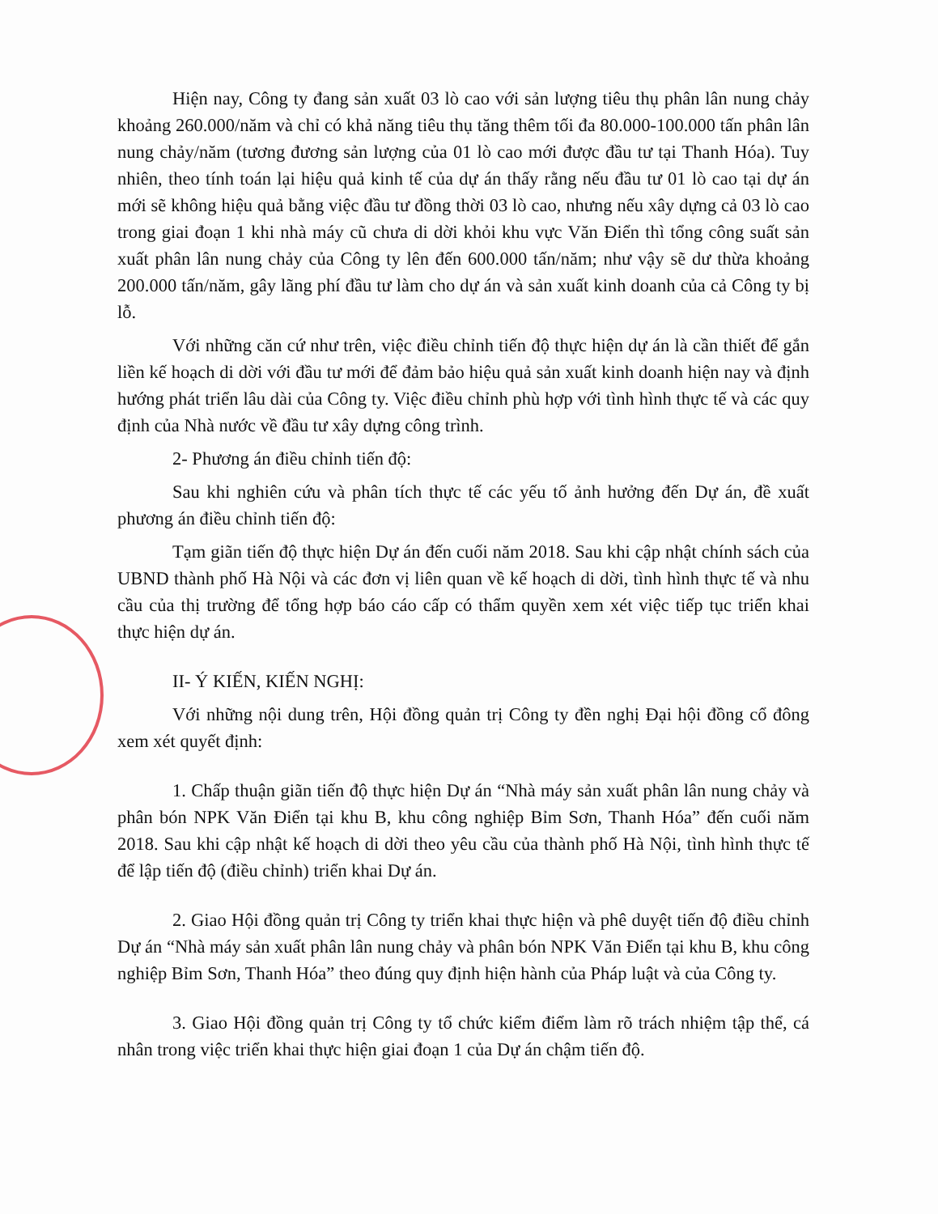Hiện nay, Công ty đang sản xuất 03 lò cao với sản lượng tiêu thụ phân lân nung chảy khoảng 260.000/năm và chỉ có khả năng tiêu thụ tăng thêm tối đa 80.000-100.000 tấn phân lân nung chảy/năm (tương đương sản lượng của 01 lò cao mới được đầu tư tại Thanh Hóa). Tuy nhiên, theo tính toán lại hiệu quả kinh tế của dự án thấy rằng nếu đầu tư 01 lò cao tại dự án mới sẽ không hiệu quả bằng việc đầu tư đồng thời 03 lò cao, nhưng nếu xây dựng cả 03 lò cao trong giai đoạn 1 khi nhà máy cũ chưa di dời khỏi khu vực Văn Điển thì tổng công suất sản xuất phân lân nung chảy của Công ty lên đến 600.000 tấn/năm; như vậy sẽ dư thừa khoảng 200.000 tấn/năm, gây lãng phí đầu tư làm cho dự án và sản xuất kinh doanh của cả Công ty bị lỗ.
Với những căn cứ như trên, việc điều chỉnh tiến độ thực hiện dự án là cần thiết để gắn liền kế hoạch di dời với đầu tư mới để đảm bảo hiệu quả sản xuất kinh doanh hiện nay và định hướng phát triển lâu dài của Công ty. Việc điều chỉnh phù hợp với tình hình thực tế và các quy định của Nhà nước về đầu tư xây dựng công trình.
2- Phương án điều chỉnh tiến độ:
Sau khi nghiên cứu và phân tích thực tế các yếu tố ảnh hưởng đến Dự án, đề xuất phương án điều chỉnh tiến độ:
Tạm giãn tiến độ thực hiện Dự án đến cuối năm 2018. Sau khi cập nhật chính sách của UBND thành phố Hà Nội và các đơn vị liên quan về kế hoạch di dời, tình hình thực tế và nhu cầu của thị trường để tổng hợp báo cáo cấp có thẩm quyền xem xét việc tiếp tục triển khai thực hiện dự án.
II- Ý KIẾN, KIẾN NGHỊ:
Với những nội dung trên, Hội đồng quản trị Công ty đền nghị Đại hội đồng cổ đông xem xét quyết định:
1. Chấp thuận giãn tiến độ thực hiện Dự án “Nhà máy sản xuất phân lân nung chảy và phân bón NPK Văn Điển tại khu B, khu công nghiệp Bỉm Sơn, Thanh Hóa” đến cuối năm 2018. Sau khi cập nhật kế hoạch di dời theo yêu cầu của thành phố Hà Nội, tình hình thực tế để lập tiến độ (điều chỉnh) triển khai Dự án.
2. Giao Hội đồng quản trị Công ty triển khai thực hiện và phê duyệt tiến độ điều chỉnh Dự án “Nhà máy sản xuất phân lân nung chảy và phân bón NPK Văn Điển tại khu B, khu công nghiệp Bỉm Sơn, Thanh Hóa” theo đúng quy định hiện hành của Pháp luật và của Công ty.
3. Giao Hội đồng quản trị Công ty tổ chức kiểm điểm làm rõ trách nhiệm tập thể, cá nhân trong việc triển khai thực hiện giai đoạn 1 của Dự án chậm tiến độ.